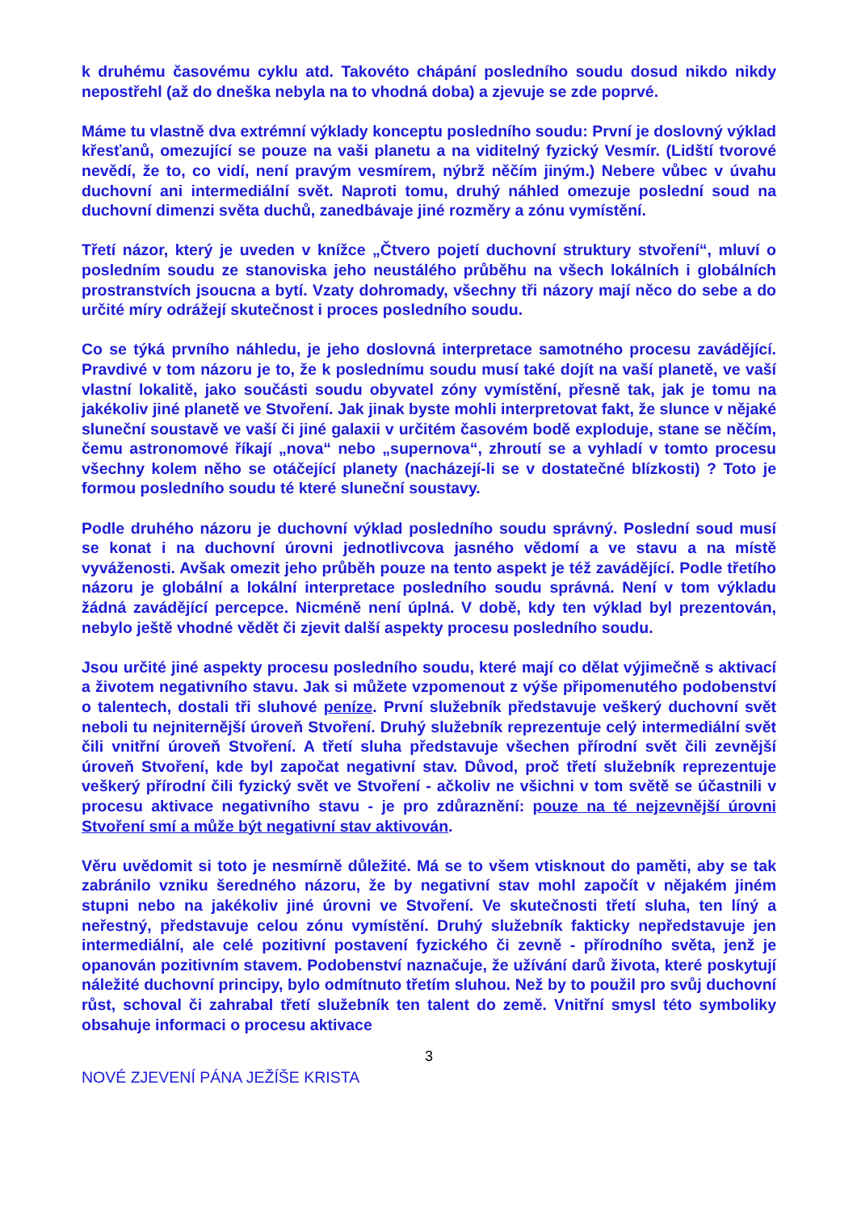k druhému časovému cyklu atd. Takovéto chápání posledního soudu dosud nikdo nikdy nepostřehl (až do dneška nebyla na to vhodná doba) a zjevuje se zde poprvé.
Máme tu vlastně dva extrémní výklady konceptu posledního soudu: První je doslovný výklad křesťanů, omezující se pouze na vaši planetu a na viditelný fyzický Vesmír. (Lidští tvorové nevědí, že to, co vidí, není pravým vesmírem, nýbrž něčím jiným.) Nebere vůbec v úvahu duchovní ani intermediální svět. Naproti tomu, druhý náhled omezuje poslední soud na duchovní dimenzi světa duchů, zanedbávaje jiné rozměry a zónu vymístění.
Třetí názor, který je uveden v knížce „Čtvero pojetí duchovní struktury stvoření“, mluví o posledním soudu ze stanoviska jeho neustálého průběhu na všech lokálních i globálních prostranstvích jsoucna a bytí. Vzaty dohromady, všechny tři názory mají něco do sebe a do určité míry odrážejí skutečnost i proces posledního soudu.
Co se týká prvního náhledu, je jeho doslovná interpretace samotného procesu zavádějící. Pravdivé v tom názoru je to, že k poslednímu soudu musí také dojít na vaší planetě, ve vaší vlastní lokalitě, jako součásti soudu obyvatel zóny vymístění, přesně tak, jak je tomu na jakékoliv jiné planetě ve Stvoření. Jak jinak byste mohli interpretovat fakt, že slunce v nějaké sluneční soustavě ve vaší či jiné galaxii v určitém časovém bodě exploduje, stane se něčím, čemu astronomové říkají „nova“ nebo „supernova“, zhroutí se a vyhladí v tomto procesu všechny kolem něho se otáčející planety (nacházejí-li se v dostatečné blízkosti) ? Toto je formou posledního soudu té které sluneční soustavy.
Podle druhého názoru je duchovní výklad posledního soudu správný. Poslední soud musí se konat i na duchovní úrovni jednotlivcova jasného vědomí a ve stavu a na místě vyváženosti. Avšak omezit jeho průběh pouze na tento aspekt je též zavádějící. Podle třetího názoru je globální a lokální interpretace posledního soudu správná. Není v tom výkladu žádná zavádějící percepce. Nicméně není úplná. V době, kdy ten výklad byl prezentován, nebylo ještě vhodné vědět či zjevit další aspekty procesu posledního soudu.
Jsou určité jiné aspekty procesu posledního soudu, které mají co dělat výjimečně s aktivací a životem negativního stavu. Jak si můžete vzpomenout z výše připomenutého podobenství o talentech, dostali tři sluhové peníze. První služebník představuje veškerý duchovní svět neboli tu nejniternější úroveň Stvoření. Druhý služebník reprezentuje celý intermediální svět čili vnitřní úroveň Stvoření. A třetí sluha představuje všechen přírodní svět čili zevnější úroveň Stvoření, kde byl započat negativní stav. Důvod, proč třetí služebník reprezentuje veškerý přírodní čili fyzický svět ve Stvoření - ačkoliv ne všichni v tom světě se účastnili v procesu aktivace negativního stavu - je pro zdůraznění: pouze na té nejzevnější úrovni Stvoření smí a může být negativní stav aktivován.
Věru uvědomit si toto je nesmírně důležité. Má se to všem vtisknout do paměti, aby se tak zabránilo vzniku šeredného názoru, že by negativní stav mohl započít v nějakém jiném stupni nebo na jakékoliv jiné úrovni ve Stvoření. Ve skutečnosti třetí sluha, ten líný a neřestný, představuje celou zónu vymístění. Druhý služebník fakticky nepředstavuje jen intermediální, ale celé pozitivní postavení fyzického či zevně - přírodního světa, jenž je opanován pozitivním stavem. Podobenství naznačuje, že užívání darů života, které poskytují náležité duchovní principy, bylo odmítnuto třetím sluhou. Než by to použil pro svůj duchovní růst, schoval či zahrabal třetí služebník ten talent do země. Vnitřní smysl této symboliky obsahuje informaci o procesu aktivace
3
NOVÉ ZJEVENÍ PÁNA JEŽÍŠE KRISTA